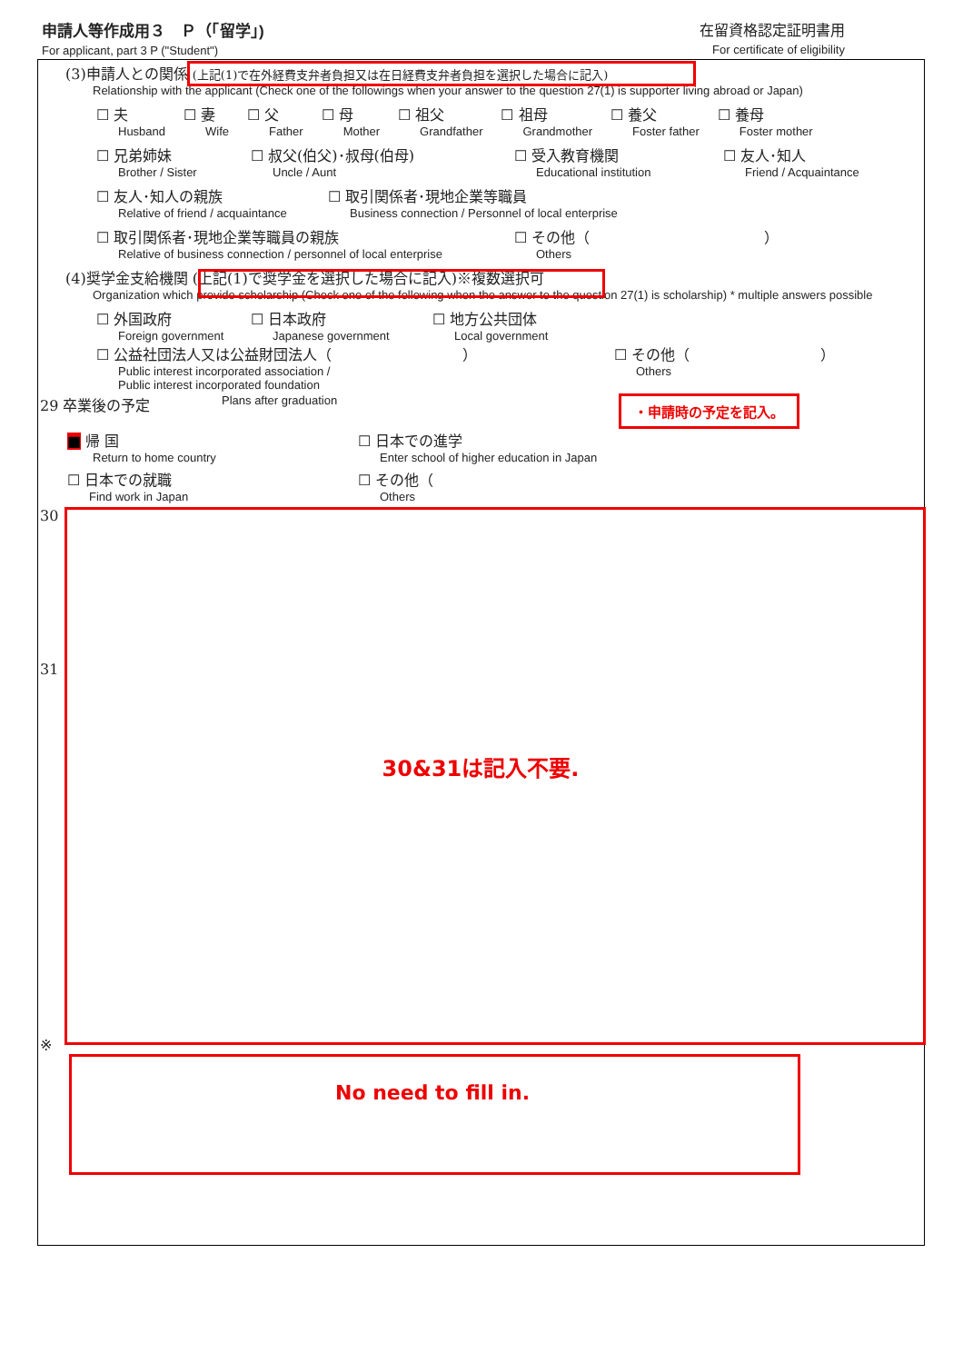申請人等作成用３　Ｐ（「留学」)
For applicant, part 3 P ("Student")
在留資格認定証明書用
For certificate of eligibility
(3)申請人との関係 (上記(1)で在外経費支弁者負担又は在日経費支弁者負担を選択した場合に記入)
Relationship with the applicant (Check one of the followings when your answer to the question 27(1) is supporter living abroad or Japan)
☐ 夫
Husband
☐ 妻
Wife
☐ 父
Father
☐ 母
Mother
☐ 祖父
Grandfather
☐ 祖母
Grandmother
☐ 養父
Foster father
☐ 養母
Foster mother
☐ 兄弟姉妹
Brother / Sister
☐ 叔父(伯父)･叔母(伯母)
Uncle / Aunt
☐ 受入教育機関
Educational institution
☐ 友人･知人
Friend / Acquaintance
☐ 友人･知人の親族
Relative of friend / acquaintance
☐ 取引関係者･現地企業等職員
Business connection / Personnel of local enterprise
☐ 取引関係者･現地企業等職員の親族
Relative of business connection / personnel of local enterprise
☐ その他（　　　　　　　　　　　　）
Others
(4)奨学金支給機関 (上記(1)で奨学金を選択した場合に記入)※複数選択可
Organization which provide scholarship (Check one of the following when the answer to the question 27(1) is scholarship) * multiple answers possible
☐ 外国政府
Foreign government
☐ 日本政府
Japanese government
☐ 地方公共団体
Local government
☐ 公益社団法人又は公益財団法人（　　　　　　　　　）
Public interest incorporated association /
Public interest incorporated foundation
☐ その他（　　　　　　　　　）
Others
29 卒業後の予定
Plans after graduation
・申請時の予定を記入。
■ 帰 国
Return to home country
☐ 日本での進学
Enter school of higher education in Japan
☐ 日本での就職
Find work in Japan
☐ その他（
Others
30
31
30&31は記入不要.
※
No need to fill in.